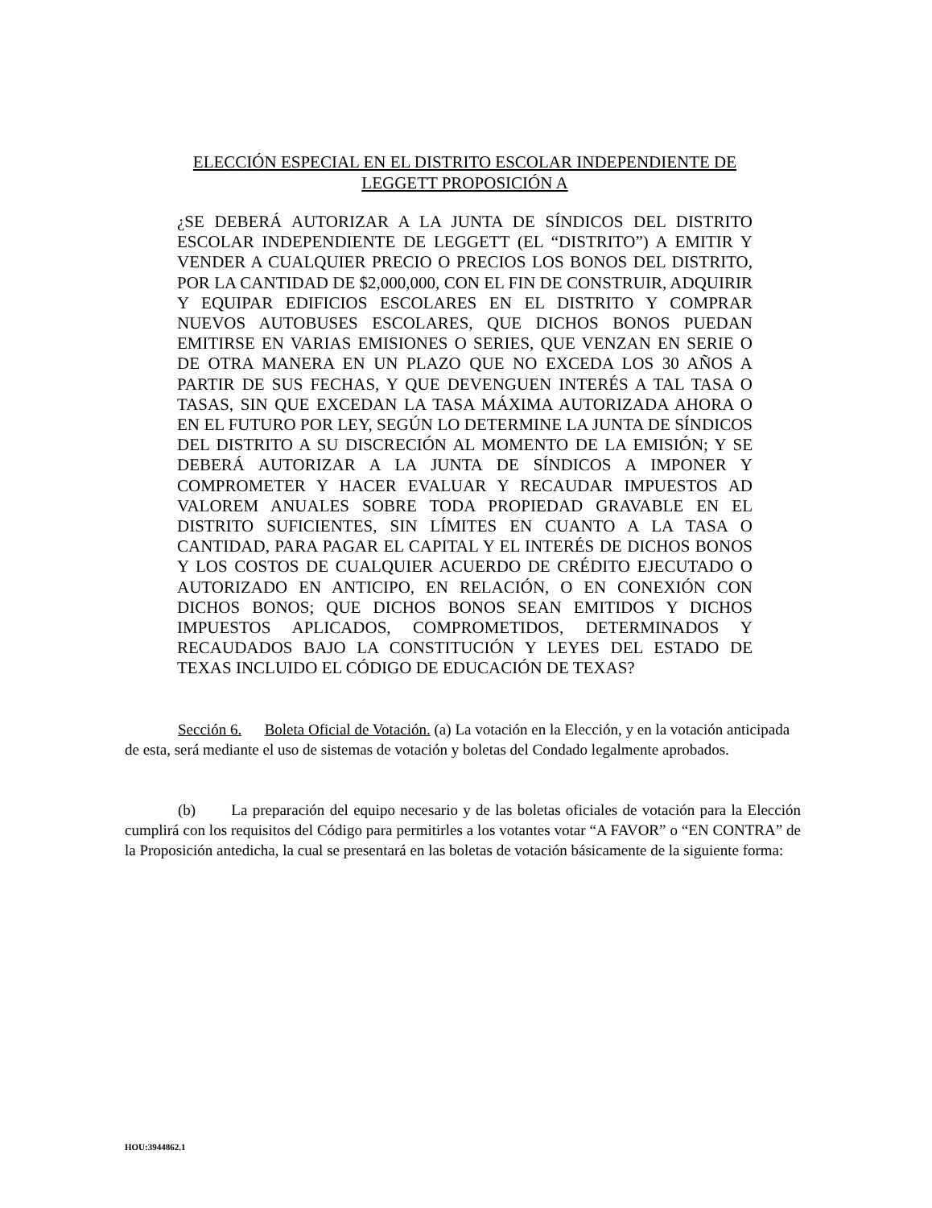ELECCIÓN ESPECIAL EN EL DISTRITO ESCOLAR INDEPENDIENTE DE
LEGGETT PROPOSICIÓN A
¿SE DEBERÁ AUTORIZAR A LA JUNTA DE SÍNDICOS DEL DISTRITO ESCOLAR INDEPENDIENTE DE LEGGETT (EL “DISTRITO”) A EMITIR Y VENDER A CUALQUIER PRECIO O PRECIOS LOS BONOS DEL DISTRITO, POR LA CANTIDAD DE $2,000,000, CON EL FIN DE CONSTRUIR, ADQUIRIR Y EQUIPAR EDIFICIOS ESCOLARES EN EL DISTRITO Y COMPRAR NUEVOS AUTOBUSES ESCOLARES, QUE DICHOS BONOS PUEDAN EMITIRSE EN VARIAS EMISIONES O SERIES, QUE VENZAN EN SERIE O DE OTRA MANERA EN UN PLAZO QUE NO EXCEDA LOS 30 AÑOS A PARTIR DE SUS FECHAS, Y QUE DEVENGUEN INTERÉS A TAL TASA O TASAS, SIN QUE EXCEDAN LA TASA MÁXIMA AUTORIZADA AHORA O EN EL FUTURO POR LEY, SEGÚN LO DETERMINE LA JUNTA DE SÍNDICOS DEL DISTRITO A SU DISCRECIÓN AL MOMENTO DE LA EMISIÓN; Y SE DEBERÁ AUTORIZAR A LA JUNTA DE SÍNDICOS A IMPONER Y COMPROMETER Y HACER EVALUAR Y RECAUDAR IMPUESTOS AD VALOREM ANUALES SOBRE TODA PROPIEDAD GRAVABLE EN EL DISTRITO SUFICIENTES, SIN LÍMITES EN CUANTO A LA TASA O CANTIDAD, PARA PAGAR EL CAPITAL Y EL INTERÉS DE DICHOS BONOS Y LOS COSTOS DE CUALQUIER ACUERDO DE CRÉDITO EJECUTADO O AUTORIZADO EN ANTICIPO, EN RELACIÓN, O EN CONEXIÓN CON DICHOS BONOS; QUE DICHOS BONOS SEAN EMITIDOS Y DICHOS IMPUESTOS APLICADOS, COMPROMETIDOS, DETERMINADOS Y RECAUDADOS BAJO LA CONSTITUCIÓN Y LEYES DEL ESTADO DE TEXAS INCLUIDO EL CÓDIGO DE EDUCACIÓN DE TEXAS?
Sección 6. Boleta Oficial de Votación. (a) La votación en la Elección, y en la votación anticipada de esta, será mediante el uso de sistemas de votación y boletas del Condado legalmente aprobados.
(b) La preparación del equipo necesario y de las boletas oficiales de votación para la Elección cumplirá con los requisitos del Código para permitirles a los votantes votar “A FAVOR” o “EN CONTRA” de la Proposición antedicha, la cual se presentará en las boletas de votación básicamente de la siguiente forma:
HOU:3944862.1